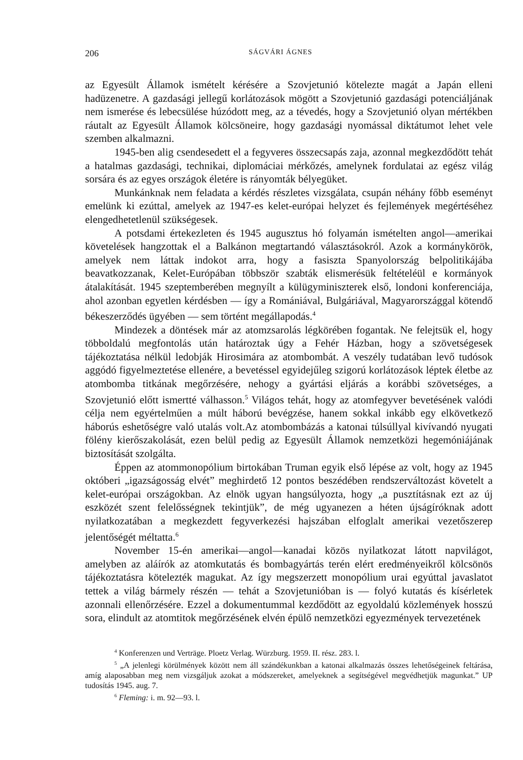206 SÁGVÁRI ÁGNES
az Egyesült Államok ismételt kérésére a Szovjetunió kötelezte magát a Japán elleni hadüzenetre. A gazdasági jellegű korlátozások mögött a Szovjetunió gazdasági potenciáljának nem ismerése és lebecsülése húzódott meg, az a tévedés, hogy a Szovjetunió olyan mértékben ráutalt az Egyesült Államok kölcsöneire, hogy gazdasági nyomással diktátumot lehet vele szemben alkalmazni.
1945-ben alig csendesedett el a fegyveres összecsapás zaja, azonnal megkezdődött tehát a hatalmas gazdasági, technikai, diplomáciai mérkőzés, amelynek fordulatai az egész világ sorsára és az egyes országok életére is rányomták bélyegüket.
Munkánknak nem feladata a kérdés részletes vizsgálata, csupán néhány főbb eseményt emelünk ki ezúttal, amelyek az 1947-es kelet-európai helyzet és fejlemények megértéséhez elengedhetetlenül szükségesek.
A potsdami értekezleten és 1945 augusztus hó folyamán ismételten angol—amerikai követelések hangzottak el a Balkánon megtartandó választásokról. Azok a kormánykörök, amelyek nem láttak indokot arra, hogy a fasiszta Spanyolország belpolitikájába beavatkozzanak, Kelet-Európában többször szabták elismerésük feltételéül e kormányok átalakítását. 1945 szeptemberében megnyílt a külügyminiszterek első, londoni konferenciája, ahol azonban egyetlen kérdésben — így a Romániával, Bulgáriával, Magyarországgal kötendő békeszerződés ügyében — sem történt megállapodás.<sup>4</sup>
Mindezek a döntések már az atomzsarolás légkörében fogantak. Ne felejtsük el, hogy többoldalú megfontolás után határoztak úgy a Fehér Házban, hogy a szövetségesek tájékoztatása nélkül ledobják Hirosimára az atombombát. A veszély tudatában levő tudósok aggódó figyelmeztetése ellenére, a bevetéssel egyidejűleg szigorú korlátozások léptek életbe az atombomba titkának megőrzésére, nehogy a gyártási eljárás a korábbi szövetséges, a Szovjetunió előtt ismertté válhasson.<sup>5</sup> Világos tehát, hogy az atomfegyver bevetésének valódi célja nem egyértelműen a múlt háború bevégzése, hanem sokkal inkább egy elkövetkező háborús eshetőségre való utalás volt.Az atombombázás a katonai túlsúllyal kivívandó nyugati fölény kierőszakolását, ezen belül pedig az Egyesült Államok nemzetközi hegemóniájának biztosítását szolgálta.
Éppen az atommonopólium birtokában Truman egyik első lépése az volt, hogy az 1945 októberi „igazságosság elvét” meghirdető 12 pontos beszédében rendszerváltozást követelt a kelet-európai országokban. Az elnök ugyan hangsúlyozta, hogy „a pusztításnak ezt az új eszközét szent felelősségnek tekintjük”, de még ugyanezen a héten újságíróknak adott nyilatkozatában a megkezdett fegyverkezési hajszában elfoglalt amerikai vezetőszerep jelentőségét méltatta.<sup>6</sup>
November 15-én amerikai—angol—kanadai közös nyilatkozat látott napvilágot, amelyben az aláírók az atomkutatás és bombagyártás terén elért eredményeikről kölcsönös tájékoztatásra kötelezték magukat. Az így megszerzett monopólium urai egyúttal javaslatot tettek a világ bármely részén — tehát a Szovjetunióban is — folyó kutatás és kísérletek azonnali ellenőrzésére. Ezzel a dokumentummal kezdődött az egyoldalú közlemények hosszú sora, elindult az atomtitok megőrzésének elvén épülő nemzetközi egyezmények tervezetének
<sup>4</sup> Konferenzen und Verträge. Ploetz Verlag. Würzburg. 1959. II. rész. 283. l.
<sup>5</sup> „A jelenlegi körülmények között nem áll szándékunkban a katonai alkalmazás összes lehetőségeinek feltárása, amíg alaposabban meg nem vizsgáljuk azokat a módszereket, amelyeknek a segítségével megvédhetjük magunkat.” UP tudosítás 1945. aug. 7.
<sup>6</sup> Fleming: i. m. 92—93. l.